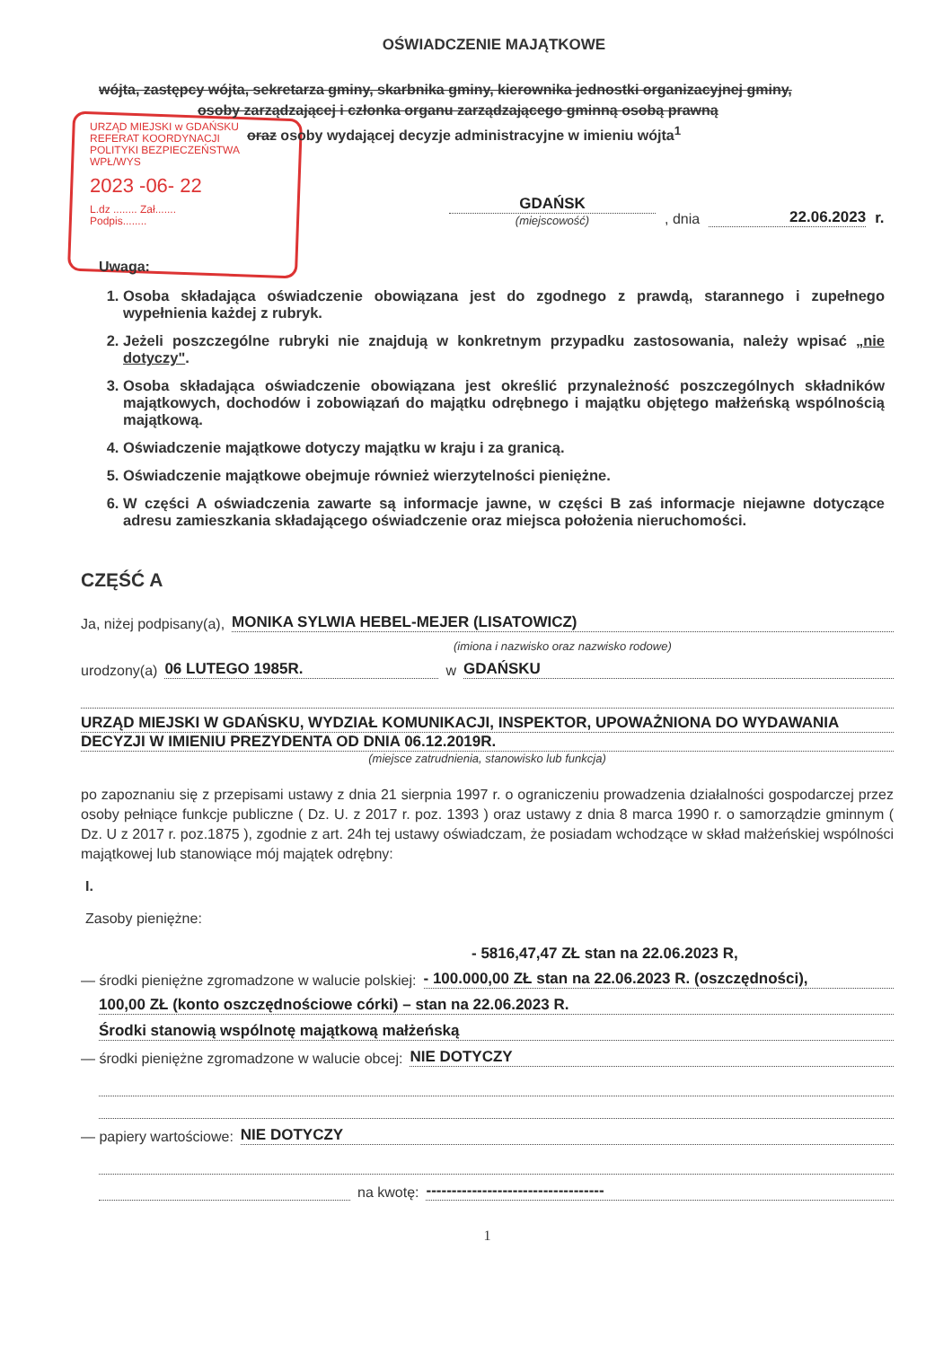OŚWIADCZENIE MAJĄTKOWE
wójta, zastępcy wójta, sekretarza gminy, skarbnika gminy, kierownika jednostki organizacyjnej gminy,
osoby zarządzającej i członka organu zarządzającego gminną osobą prawną
oraz osoby wydającej decyzje administracyjne w imieniu wójta<sup>1</sup>
URZĄD MIEJSKI w GDAŃSKU
REFERAT KOORDYNACJI
POLITYKI BEZPIECZEŃSTWA
WPŁ/WYS
2023 -06- 22
L.dz ........ Zał.......
Podpis........
GDAŃSK
(miejscowość)
, dnia
22.06.2023
r.
Uwaga:
1. Osoba składająca oświadczenie obowiązana jest do zgodnego z prawdą, starannego i zupełnego wypełnienia każdej z rubryk.
2. Jeżeli poszczególne rubryki nie znajdują w konkretnym przypadku zastosowania, należy wpisać „nie dotyczy".
3. Osoba składająca oświadczenie obowiązana jest określić przynależność poszczególnych składników majątkowych, dochodów i zobowiązań do majątku odrębnego i majątku objętego małżeńską wspólnością majątkową.
4. Oświadczenie majątkowe dotyczy majątku w kraju i za granicą.
5. Oświadczenie majątkowe obejmuje również wierzytelności pieniężne.
6. W części A oświadczenia zawarte są informacje jawne, w części B zaś informacje niejawne dotyczące adresu zamieszkania składającego oświadczenie oraz miejsca położenia nieruchomości.
CZĘŚĆ A
Ja, niżej podpisany(a), MONIKA SYLWIA HEBEL-MEJER (LISATOWICZ)
(imiona i nazwisko oraz nazwisko rodowe)
urodzony(a) 06 LUTEGO 1985R. w GDAŃSKU
URZĄD MIEJSKI W GDAŃSKU, WYDZIAŁ KOMUNIKACJI, INSPEKTOR, UPOWAŻNIONA DO WYDAWANIA
DECYZJI W IMIENIU PREZYDENTA OD DNIA 06.12.2019R.
(miejsce zatrudnienia, stanowisko lub funkcja)
po zapoznaniu się z przepisami ustawy z dnia 21 sierpnia 1997 r. o ograniczeniu prowadzenia działalności gospodarczej przez osoby pełniące funkcje publiczne ( Dz. U. z 2017 r. poz. 1393 ) oraz ustawy z dnia 8 marca 1990 r. o samorządzie gminnym ( Dz. U z 2017 r. poz.1875 ), zgodnie z art. 24h tej ustawy oświadczam, że posiadam wchodzące w skład małżeńskiej wspólności majątkowej lub stanowiące mój majątek odrębny:
I.
Zasoby pieniężne:
- 5816,47,47 ZŁ stan na 22.06.2023 R,
— środki pieniężne zgromadzone w walucie polskiej: - 100.000,00 ZŁ stan na 22.06.2023 R. (oszczędności),
100,00 ZŁ (konto oszczędnościowe córki) – stan na 22.06.2023 R.
Środki stanowią wspólnotę majątkową małżeńską
— środki pieniężne zgromadzone w walucie obcej: NIE DOTYCZY
— papiery wartościowe: NIE DOTYCZY
na kwotę: -----------------------------------
1